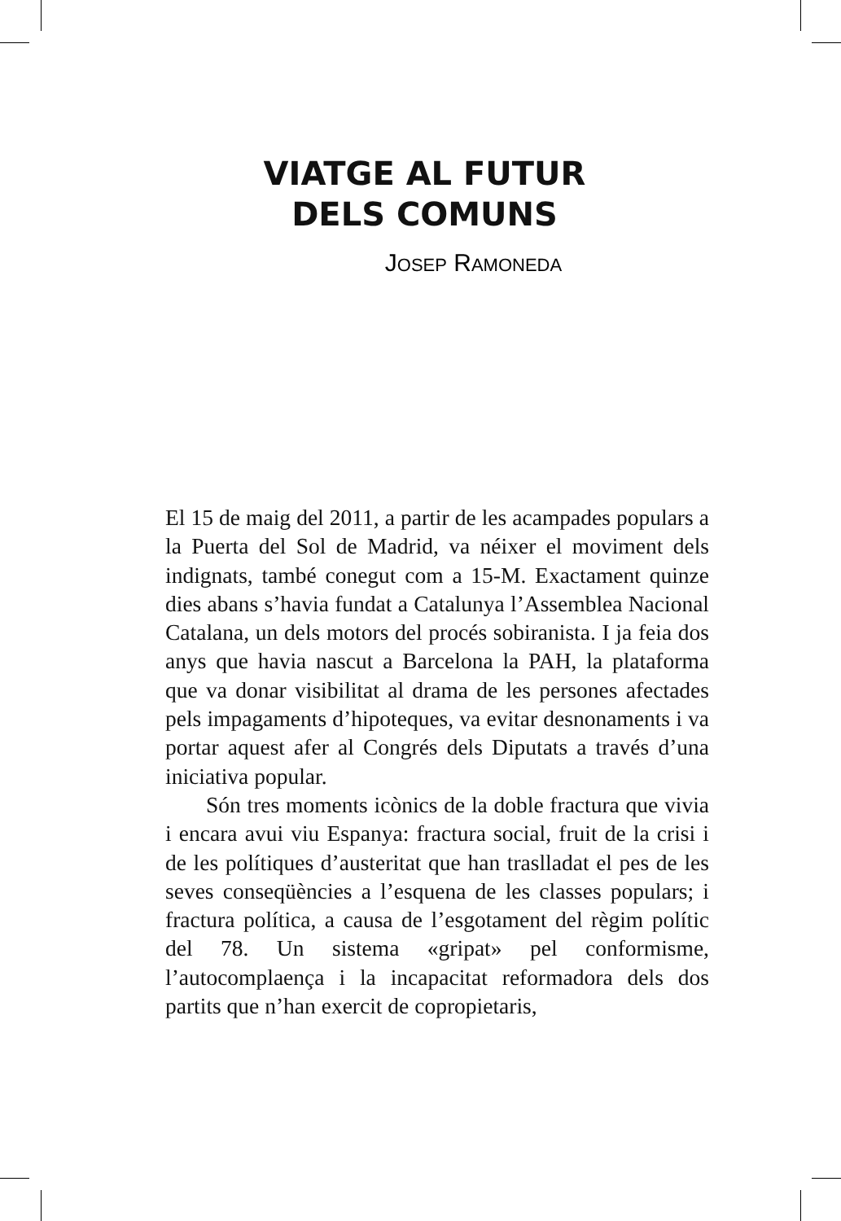VIATGE AL FUTUR
DELS COMUNS
JOSEP RAMONEDA
El 15 de maig del 2011, a partir de les acampades populars a la Puerta del Sol de Madrid, va néixer el moviment dels indignats, també conegut com a 15-M. Exactament quinze dies abans s’havia fundat a Catalunya l’Assemblea Nacional Catalana, un dels motors del procés sobiranista. I ja feia dos anys que havia nascut a Barcelona la PAH, la plataforma que va donar visibilitat al drama de les persones afectades pels impagaments d’hipoteques, va evitar desnonaments i va portar aquest afer al Congrés dels Diputats a través d’una iniciativa popular.
Són tres moments icònics de la doble fractura que vivia i encara avui viu Espanya: fractura social, fruit de la crisi i de les polítiques d’austeritat que han traslladat el pes de les seves conseqüències a l’esquena de les classes populars; i fractura política, a causa de l’esgotament del règim polític del 78. Un sistema «gripat» pel conformisme, l’autocomplaença i la incapacitat reformadora dels dos partits que n’han exercit de copropietaris,